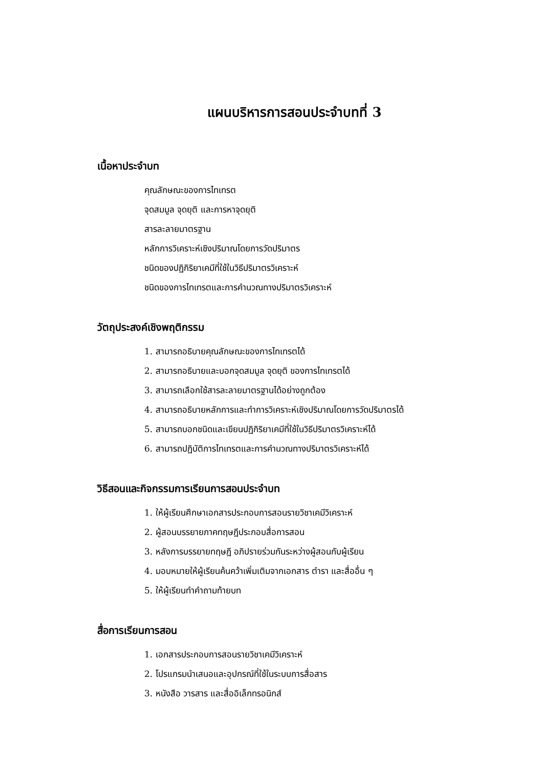แผนบริหารการสอนประจำบทที่ 3
เนื้อหาประจำบท
คุณลักษณะของการไทเทรต
จุดสมมูล จุดยุติ และการหาจุดยุติ
สารละลายมาตรฐาน
หลักการวิเคราะห์เชิงปริมาณโดยการวัดปริมาตร
ชนิดของปฏิกิริยาเคมีที่ใช้ในวิธีปริมาตรวิเคราะห์
ชนิดของการไทเทรตและการคำนวณทางปริมาตรวิเคราะห์
วัตถุประสงค์เชิงพฤติกรรม
1. สามารถอธิบายคุณลักษณะของการไทเทรตได้
2. สามารถอธิบายและบอกจุดสมมูล จุดยุติ ของการไทเทรตได้
3. สามารถเลือกใช้สารละลายมาตรฐานได้อย่างถูกต้อง
4. สามารถอธิบายหลักการและทำการวิเคราะห์เชิงปริมาณโดยการวัดปริมาตรได้
5. สามารถบอกชนิดและเขียนปฏิกิริยาเคมีที่ใช้ในวิธีปริมาตรวิเคราะห์ได้
6. สามารถปฏิบัติการไทเทรตและการคำนวณทางปริมาตรวิเคราะห์ได้
วิธีสอนและกิจกรรมการเรียนการสอนประจำบท
1. ให้ผู้เรียนศึกษาเอกสารประกอบการสอนรายวิชาเคมีวิเคราะห์
2. ผู้สอนบรรยายภาคทฤษฎีประกอบสื่อการสอน
3. หลังการบรรยายทฤษฎี อภิปรายร่วมกันระหว่างผู้สอนกับผู้เรียน
4. มอบหมายให้ผู้เรียนค้นคว้าเพิ่มเติมจากเอกสาร ตำรา และสื่ออื่น ๆ
5. ให้ผู้เรียนทำคำถามท้ายบท
สื่อการเรียนการสอน
1. เอกสารประกอบการสอนรายวิชาเคมีวิเคราะห์
2. โปรแกรมนำเสนอและอุปกรณ์ที่ใช้ในระบบการสื่อสาร
3. หนังสือ วารสาร และสื่ออิเล็กทรอนิกส์